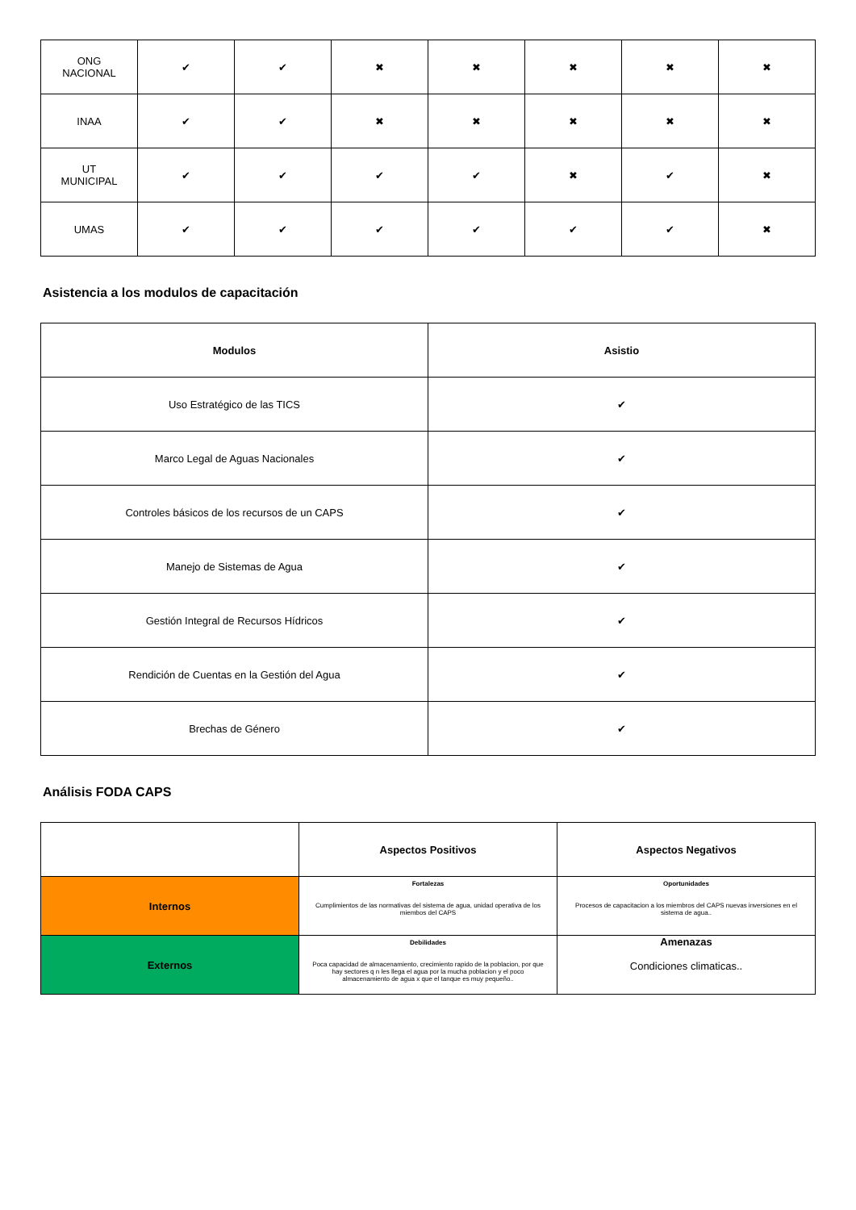| ONG NACIONAL | ✔ | ✔ | ✖ | ✖ | ✖ | ✖ | ✖ |
| INAA | ✔ | ✔ | ✖ | ✖ | ✖ | ✖ | ✖ |
| UT MUNICIPAL | ✔ | ✔ | ✔ | ✔ | ✖ | ✔ | ✖ |
| UMAS | ✔ | ✔ | ✔ | ✔ | ✔ | ✔ | ✖ |
Asistencia a los modulos de capacitación
| Modulos | Asistio |
| --- | --- |
| Uso Estratégico de las TICS | ✔ |
| Marco Legal de Aguas Nacionales | ✔ |
| Controles básicos de los recursos de un CAPS | ✔ |
| Manejo de Sistemas de Agua | ✔ |
| Gestión Integral de Recursos Hídricos | ✔ |
| Rendición de Cuentas en la Gestión del Agua | ✔ |
| Brechas de Género | ✔ |
Análisis FODA CAPS
| | Aspectos Positivos | Aspectos Negativos |
| --- | --- | --- |
| Internos | Fortalezas Cumplimientos de las normativas del sistema de agua, unidad operativa de los miembos del CAPS | Oportunidades Procesos de capacitacion a los miembros del CAPS nuevas inversiones en el sistema de agua.. |
| Externos | Debilidades Poca capacidad de almacenamiento, crecimiento rapido de la poblacion, por que hay sectores q n les llega el agua por la mucha poblacion y el poco almacenamiento de agua x que el tanque es muy pequeño.. | Amenazas Condiciones climaticas.. |